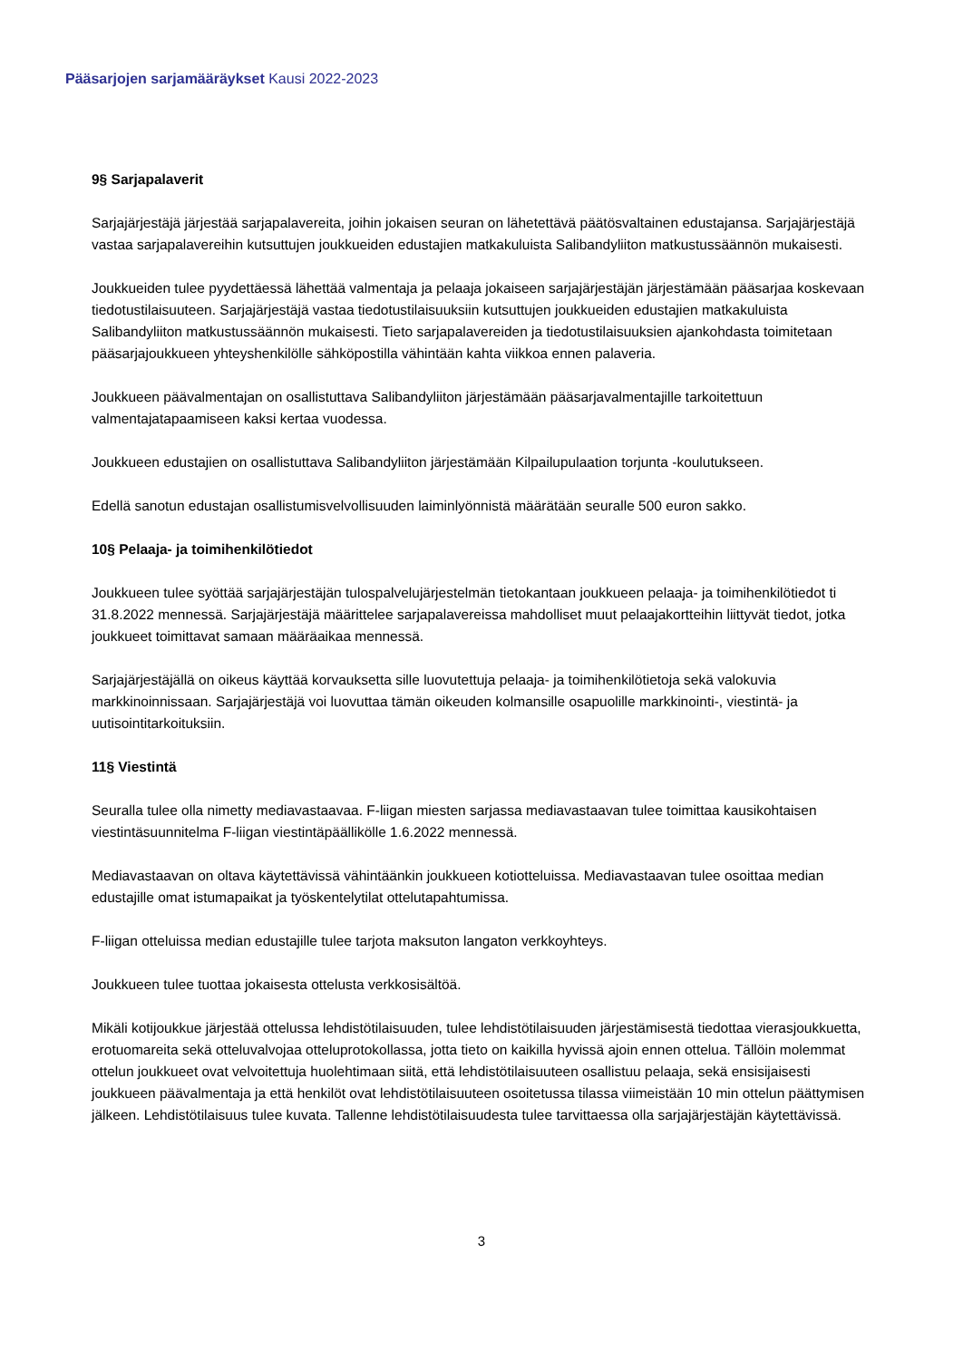Pääsarjojen sarjamääräykset Kausi 2022-2023
9§ Sarjapalaverit
Sarjajärjestäjä järjestää sarjapalavereita, joihin jokaisen seuran on lähetettävä päätösvaltainen edustajansa. Sarjajärjestäjä vastaa sarjapalavereihin kutsuttujen joukkueiden edustajien matkakuluista Salibandyliiton matkustussäännön mukaisesti.
Joukkueiden tulee pyydettäessä lähettää valmentaja ja pelaaja jokaiseen sarjajärjestäjän järjestämään pääsarjaa koskevaan tiedotustilaisuuteen. Sarjajärjestäjä vastaa tiedotustilaisuuksiin kutsuttujen joukkueiden edustajien matkakuluista Salibandyliiton matkustussäännön mukaisesti. Tieto sarjapalavereiden ja tiedotustilaisuuksien ajankohdasta toimitetaan pääsarjajoukkueen yhteyshenkilölle sähköpostilla vähintään kahta viikkoa ennen palaveria.
Joukkueen päävalmentajan on osallistuttava Salibandyliiton järjestämään pääsarjavalmentajille tarkoitettuun valmentajatapaamiseen kaksi kertaa vuodessa.
Joukkueen edustajien on osallistuttava Salibandyliiton järjestämään Kilpailupulaation torjunta -koulutukseen.
Edellä sanotun edustajan osallistumisvelvollisuuden laiminlyönnistä määrätään seuralle 500 euron sakko.
10§ Pelaaja- ja toimihenkilötiedot
Joukkueen tulee syöttää sarjajärjestäjän tulospalvelujärjestelmän tietokantaan joukkueen pelaaja- ja toimihenkilötiedot ti 31.8.2022 mennessä. Sarjajärjestäjä määrittelee sarjapalavereissa mahdolliset muut pelaajakortteihin liittyvät tiedot, jotka joukkueet toimittavat samaan määräaikaa mennessä.
Sarjajärjestäjällä on oikeus käyttää korvauksetta sille luovutettuja pelaaja- ja toimihenkilötietoja sekä valokuvia markkinoinnissaan. Sarjajärjestäjä voi luovuttaa tämän oikeuden kolmansille osapuolille markkinointi-, viestintä- ja uutisointitarkoituksiin.
11§ Viestintä
Seuralla tulee olla nimetty mediavastaavaa. F-liigan miesten sarjassa mediavastaavan tulee toimittaa kausikohtaisen viestintäsuunnitelma F-liigan viestintäpäällikölle 1.6.2022 mennessä.
Mediavastaavan on oltava käytettävissä vähintäänkin joukkueen kotiotteluissa. Mediavastaavan tulee osoittaa median edustajille omat istumapaikat ja työskentelytilat ottelutapahtumissa.
F-liigan otteluissa median edustajille tulee tarjota maksuton langaton verkkoyhteys.
Joukkueen tulee tuottaa jokaisesta ottelusta verkkosisältöä.
Mikäli kotijoukkue järjestää ottelussa lehdistötilaisuuden, tulee lehdistötilaisuuden järjestämisestä tiedottaa vierasjoukkuetta, erotuomareita sekä otteluvalvojaa otteluprotokollassa, jotta tieto on kaikilla hyvissä ajoin ennen ottelua. Tällöin molemmat ottelun joukkueet ovat velvoitettuja huolehtimaan siitä, että lehdistötilaisuuteen osallistuu pelaaja, sekä ensisijaisesti joukkueen päävalmentaja ja että henkilöt ovat lehdistötilaisuuteen osoitetussa tilassa viimeistään 10 min ottelun päättymisen jälkeen. Lehdistötilaisuus tulee kuvata. Tallenne lehdistötilaisuudesta tulee tarvittaessa olla sarjajärjestäjän käytettävissä.
3